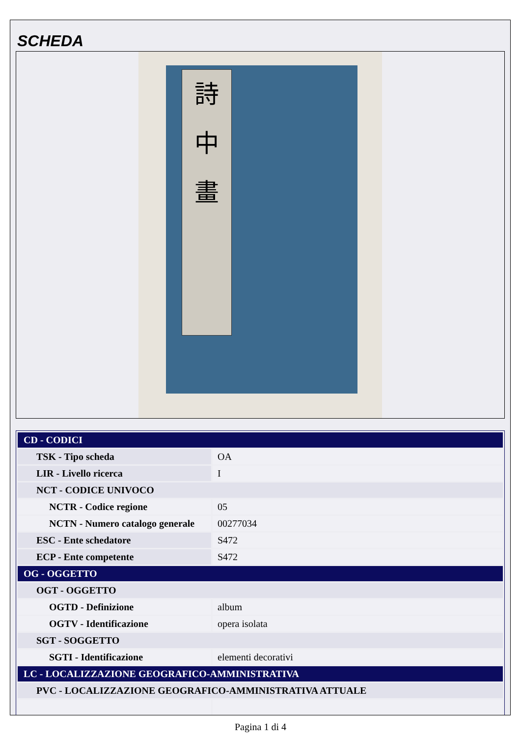SCHEDA
詩
中
畫
| CD - CODICI | |
| TSK - Tipo scheda | OA |
| LIR - Livello ricerca | I |
| NCT - CODICE UNIVOCO | |
| NCTR - Codice regione | 05 |
| NCTN - Numero catalogo generale | 00277034 |
| ESC - Ente schedatore | S472 |
| ECP - Ente competente | S472 |
| OG - OGGETTO | |
| OGT - OGGETTO | |
| OGTD - Definizione | album |
| OGTV - Identificazione | opera isolata |
| SGT - SOGGETTO | |
| SGTI - Identificazione | elementi decorativi |
| LC - LOCALIZZAZIONE GEOGRAFICO-AMMINISTRATIVA | |
| PVC - LOCALIZZAZIONE GEOGRAFICO-AMMINISTRATIVA ATTUALE | |
Pagina 1 di 4